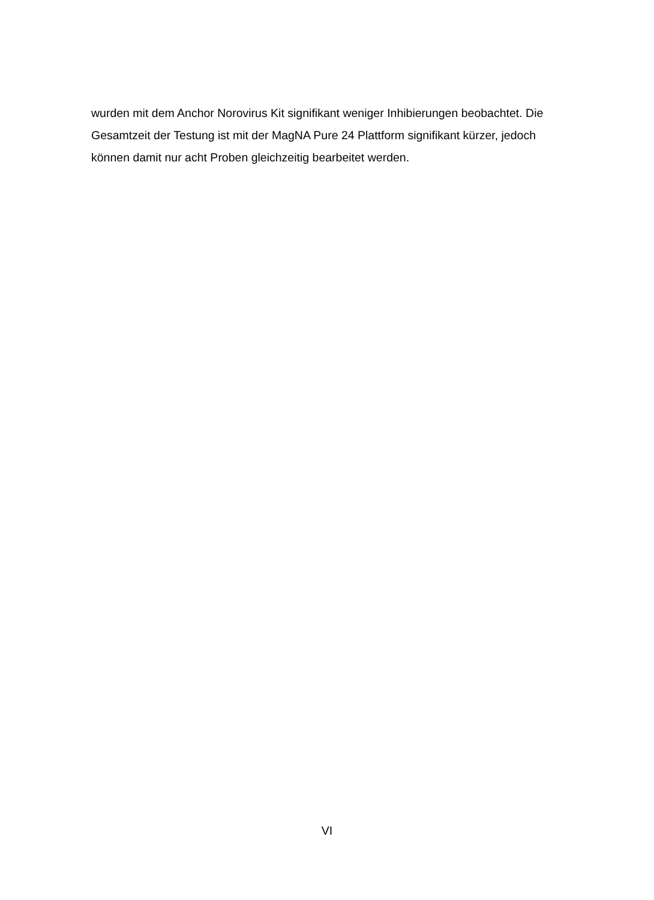wurden mit dem Anchor Norovirus Kit signifikant weniger Inhibierungen beobachtet. Die Gesamtzeit der Testung ist mit der MagNA Pure 24 Plattform signifikant kürzer, jedoch können damit nur acht Proben gleichzeitig bearbeitet werden.
VI